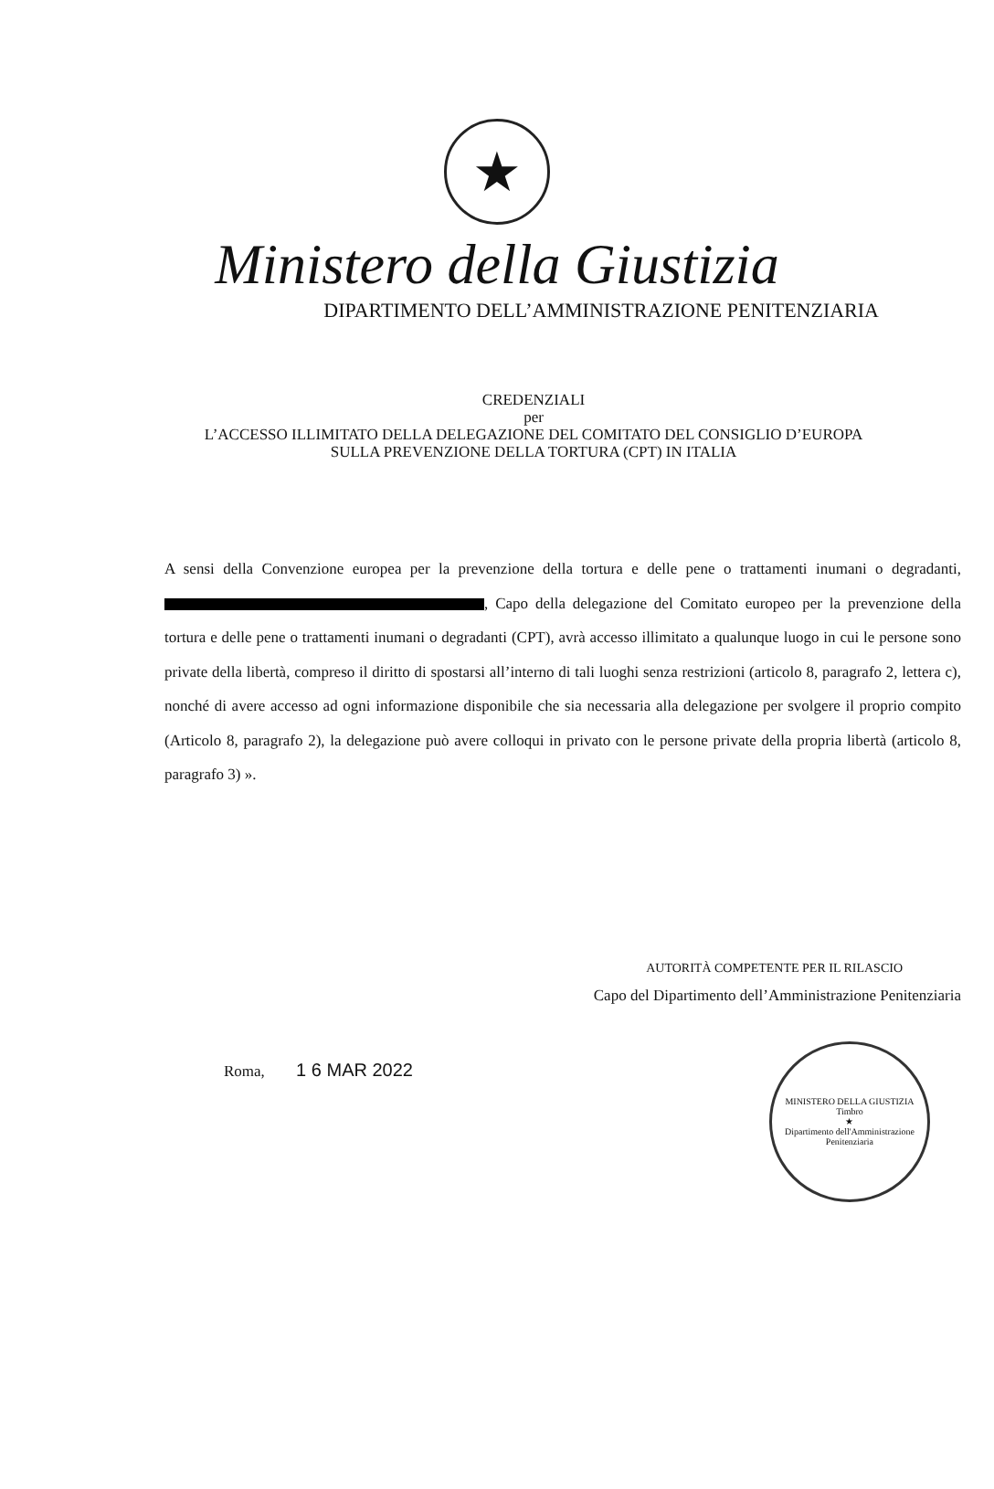★
Ministero della Giustizia
DIPARTIMENTO DELL’AMMINISTRAZIONE PENITENZIARIA
CREDENZIALI
per
L’ACCESSO ILLIMITATO DELLA DELEGAZIONE DEL COMITATO DEL CONSIGLIO D’EUROPA
SULLA PREVENZIONE DELLA TORTURA (CPT) IN ITALIA
A sensi della Convenzione europea per la prevenzione della tortura e delle pene o trattamenti inumani o degradanti, , Capo della delegazione del Comitato europeo per la prevenzione della tortura e delle pene o trattamenti inumani o degradanti (CPT), avrà accesso illimitato a qualunque luogo in cui le persone sono private della libertà, compreso il diritto di spostarsi all’interno di tali luoghi senza restrizioni (articolo 8, paragrafo 2, lettera c), nonché di avere accesso ad ogni informazione disponibile che sia necessaria alla delegazione per svolgere il proprio compito (Articolo 8, paragrafo 2), la delegazione può avere colloqui in privato con le persone private della propria libertà (articolo 8, paragrafo 3) ».
AUTORITÀ COMPETENTE PER IL RILASCIO
Capo del Dipartimento dell’Amministrazione Penitenziaria
Roma, 1 6 MAR 2022
MINISTERO DELLA GIUSTIZIA
Timbro
★
Dipartimento dell'Amministrazione Penitenziaria